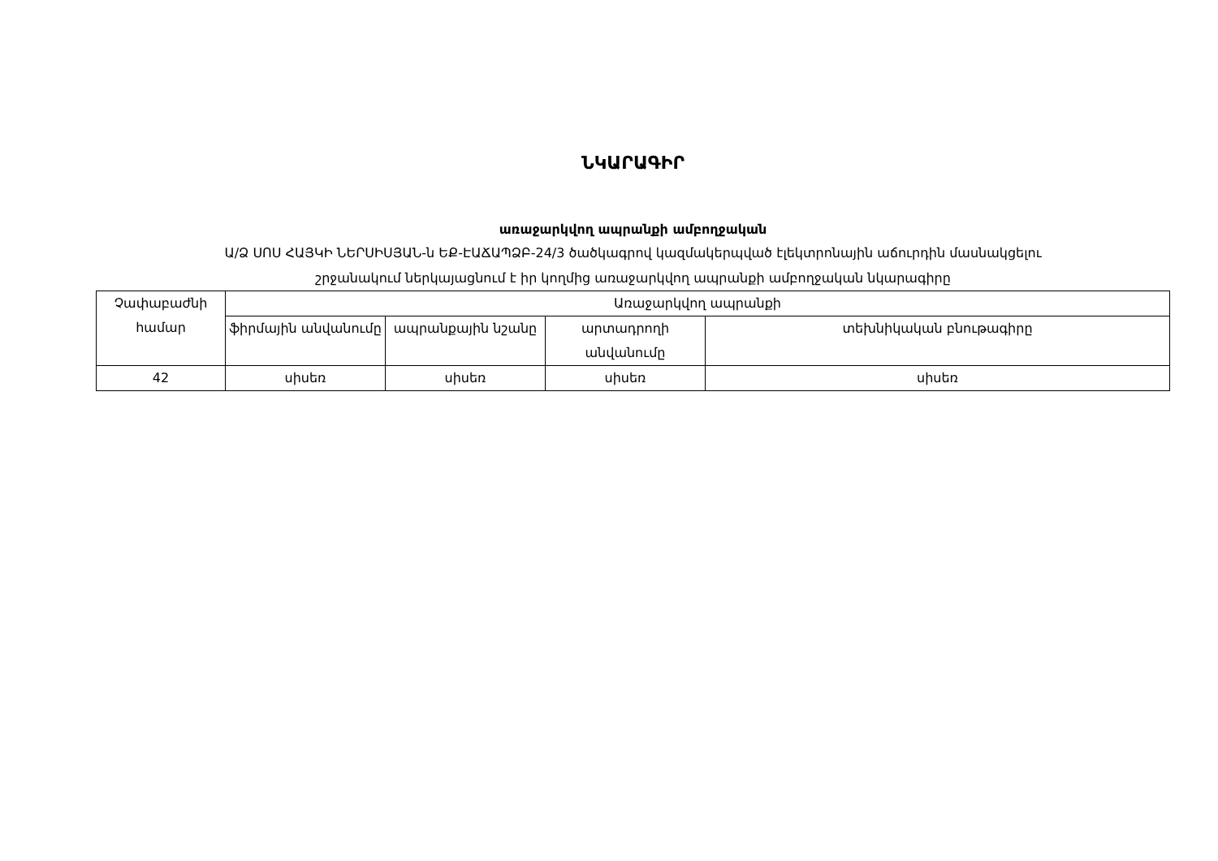ՆԿԱՐԱԳԻՐ
առաջարկվող ապրանքի ամբողջական
Ա/Ձ ՍՈՍ ՀԱՅԿԻ ՆԵՐՍԻՍՅԱՆ-ն ԵՔ-ԷԱՃԱՊՁԲ-24/3 ծածկագրով կազմակերպված էլեկտրոնային աճուրդին մասնակցելու
շրջանակում ներկայացնում է իր կողմից առաջարկվող ապրանքի ամբողջական նկարագիրը
| Չափաբաժնի համար | Առաջարկվող ապրանքի | | | |
| --- | --- | --- | --- | --- |
| | ֆիրմային անվանումը | ապրանքային նշանը | արտադրողի անվանումը | տեխնիկական բնութագիրը |
| 42 | սիսեռ | սիսեռ | սիսեռ | սիսեռ |